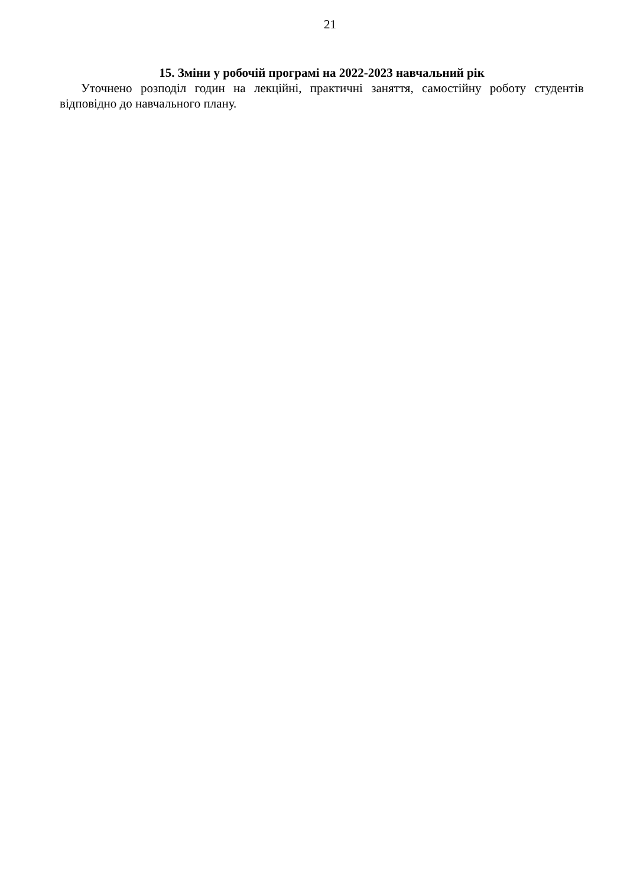21
15. Зміни у робочій програмі на 2022-2023 навчальний рік
Уточнено розподіл годин на лекційні, практичні заняття, самостійну роботу студентів відповідно до навчального плану.